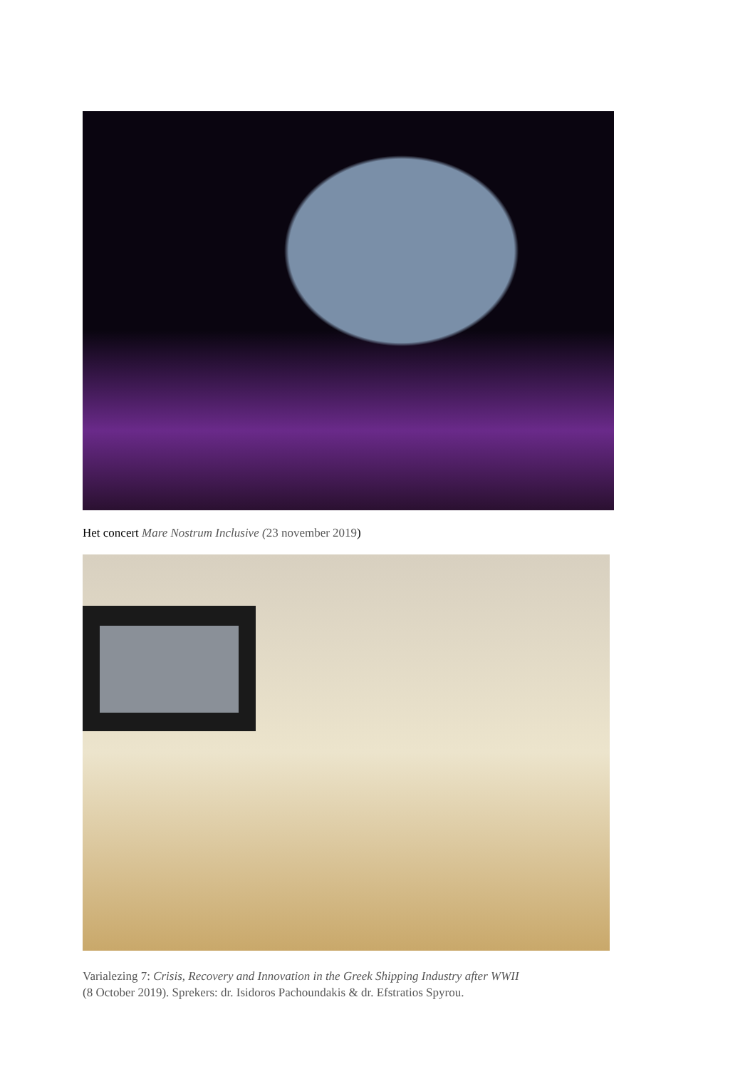Het concert Mare Nostrum Inclusive (23 november 2019)
Varialezing 7: Crisis, Recovery and Innovation in the Greek Shipping Industry after WWII
(8 October 2019). Sprekers: dr. Isidoros Pachoundakis & dr. Efstratios Spyrou.